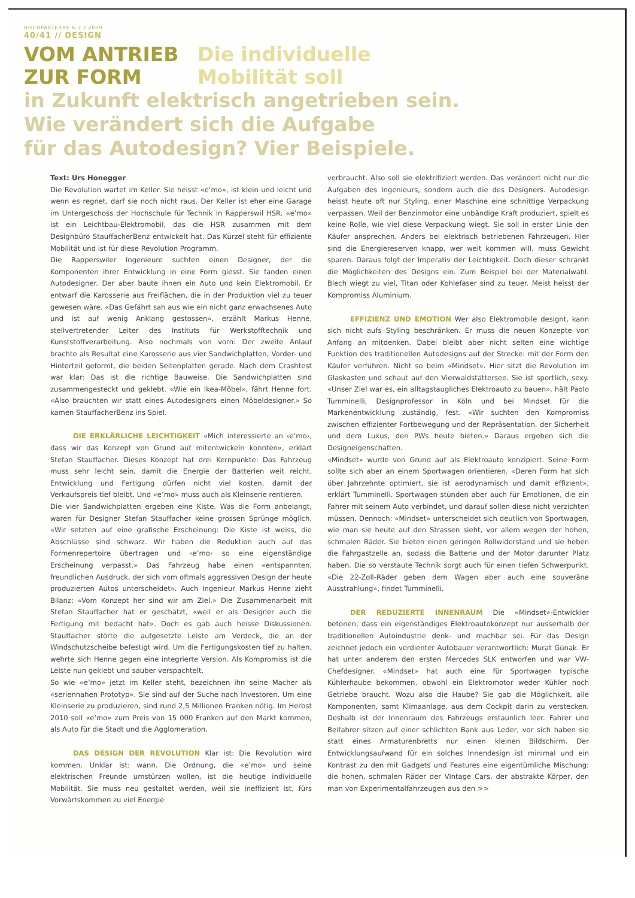HOCHPARTERRE 6-7 / 2009
40/41 // DESIGN
VOM ANTRIEB
ZUR FORM
Die individuelle
Mobilität soll
in Zukunft elektrisch angetrieben sein.
Wie verändert sich die Aufgabe
für das Autodesign? Vier Beispiele.
Text: Urs Honegger
Die Revolution wartet im Keller. Sie heisst «e’mo», ist klein und leicht und wenn es regnet, darf sie noch nicht raus. Der Keller ist eher eine Garage im Untergeschoss der Hochschule für Technik in Rapperswil HSR. «e’mo» ist ein Leichtbau-Elektromobil, das die HSR zusammen mit dem Designbüro StauffacherBenz entwickelt hat. Das Kürzel steht für effiziente Mobilität und ist für diese Revolution Programm.
Die Rapperswiler Ingenieure suchten einen Designer, der die Komponenten ihrer Entwicklung in eine Form giesst. Sie fanden einen Autodesigner. Der aber baute ihnen ein Auto und kein Elektromobil. Er entwarf die Karosserie aus Freiflächen, die in der Produktion viel zu teuer gewesen wäre. «Das Gefährt sah aus wie ein nicht ganz erwachsenes Auto und ist auf wenig Anklang gestossen», erzählt Markus Henne, stellvertretender Leiter des Instituts für Werkstofftechnik und Kunststoffverarbeitung. Also nochmals von vorn: Der zweite Anlauf brachte als Resultat eine Karosserie aus vier Sandwichplatten, Vorder- und Hinterteil geformt, die beiden Seitenplatten gerade. Nach dem Crashtest war klar: Das ist die richtige Bauweise. Die Sandwichplatten sind zusammengesteckt und geklebt. «Wie ein Ikea-Möbel», fährt Henne fort. «Also brauchten wir statt eines Autodesigners einen Möbeldesigner.» So kamen StauffacherBenz ins Spiel.
DIE ERKLÄRLICHE LEICHTIGKEIT «Mich interessierte an ‹e’mo›, dass wir das Konzept von Grund auf mitentwickeln konnten», erklärt Stefan Stauffacher. Dieses Konzept hat drei Kernpunkte: Das Fahrzeug muss sehr leicht sein, damit die Energie der Batterien weit reicht. Entwicklung und Fertigung dürfen nicht viel kosten, damit der Verkaufspreis tief bleibt. Und «e’mo» muss auch als Kleinserie rentieren.
Die vier Sandwichplatten ergeben eine Kiste. Was die Form anbelangt, waren für Designer Stefan Stauffacher keine grossen Sprünge möglich. «Wir setzten auf eine grafische Erscheinung: Die Kiste ist weiss, die Abschlüsse sind schwarz. Wir haben die Reduktion auch auf das Formenrepertoire übertragen und ‹e’mo› so eine eigenständige Erscheinung verpasst.» Das Fahrzeug habe einen «entspannten, freundlichen Ausdruck, der sich vom oftmals aggressiven Design der heute produzierten Autos unterscheidet». Auch Ingenieur Markus Henne zieht Bilanz: «Vom Konzept her sind wir am Ziel.» Die Zusammenarbeit mit Stefan Stauffacher hat er geschätzt, «weil er als Designer auch die Fertigung mit bedacht hat». Doch es gab auch heisse Diskussionen. Stauffacher störte die aufgesetzte Leiste am Verdeck, die an der Windschutzscheibe befestigt wird. Um die Fertigungskosten tief zu halten, wehrte sich Henne gegen eine integrierte Version. Als Kompromiss ist die Leiste nun geklebt und sauber verspachtelt.
So wie «e’mo» jetzt im Keller steht, bezeichnen ihn seine Macher als «seriennahen Prototyp». Sie sind auf der Suche nach Investoren. Um eine Kleinserie zu produzieren, sind rund 2,5 Millionen Franken nötig. Im Herbst 2010 soll «e’mo» zum Preis von 15 000 Franken auf den Markt kommen, als Auto für die Stadt und die Agglomeration.
DAS DESIGN DER REVOLUTION Klar ist: Die Revolution wird kommen. Unklar ist: wann. Die Ordnung, die «e’mo» und seine elektrischen Freunde umstürzen wollen, ist die heutige individuelle Mobilität. Sie muss neu gestaltet werden, weil sie ineffizient ist, fürs Vorwärtskommen zu viel Energie
verbraucht. Also soll sie elektrifiziert werden. Das verändert nicht nur die Aufgaben des Ingenieurs, sondern auch die des Designers. Autodesign heisst heute oft nur Styling, einer Maschine eine schnittige Verpackung verpassen. Weil der Benzinmotor eine unbändige Kraft produziert, spielt es keine Rolle, wie viel diese Verpackung wiegt. Sie soll in erster Linie den Käufer ansprechen. Anders bei elektrisch betriebenen Fahrzeugen. Hier sind die Energiereserven knapp, wer weit kommen will, muss Gewicht sparen. Daraus folgt der Imperativ der Leichtigkeit. Doch dieser schränkt die Möglichkeiten des Designs ein. Zum Beispiel bei der Materialwahl. Blech wiegt zu viel, Titan oder Kohlefaser sind zu teuer. Meist heisst der Kompromiss Aluminium.
EFFIZIENZ UND EMOTION Wer also Elektromobile designt, kann sich nicht aufs Styling beschränken. Er muss die neuen Konzepte von Anfang an mitdenken. Dabei bleibt aber nicht selten eine wichtige Funktion des traditionellen Autodesigns auf der Strecke: mit der Form den Käufer verführen. Nicht so beim «Mindset». Hier sitzt die Revolution im Glaskasten und schaut auf den Vierwaldstättersee. Sie ist sportlich, sexy. «Unser Ziel war es, ein alltagstaugliches Elektroauto zu bauen», hält Paolo Tumminelli, Designprofessor in Köln und bei Mindset für die Markenentwicklung zuständig, fest. «Wir suchten den Kompromiss zwischen effizienter Fortbewegung und der Repräsentation, der Sicherheit und dem Luxus, den PWs heute bieten.» Daraus ergeben sich die Designeigenschaften.
«Mindset» wurde von Grund auf als Elektroauto konzipiert. Seine Form sollte sich aber an einem Sportwagen orientieren. «Deren Form hat sich über Jahrzehnte optimiert, sie ist aerodynamisch und damit effizient», erklärt Tumminelli. Sportwagen stünden aber auch für Emotionen, die ein Fahrer mit seinem Auto verbindet, und darauf sollen diese nicht verzichten müssen. Dennoch: «Mindset» unterscheidet sich deutlich von Sportwagen, wie man sie heute auf den Strassen sieht, vor allem wegen der hohen, schmalen Räder. Sie bieten einen geringen Rollwiderstand und sie heben die Fahrgastzelle an, sodass die Batterie und der Motor darunter Platz haben. Die so verstaute Technik sorgt auch für einen tiefen Schwerpunkt. «Die 22-Zoll-Räder geben dem Wagen aber auch eine souveräne Ausstrahlung», findet Tumminelli.
DER REDUZIERTE INNENRAUM Die «Mindset»-Entwickler betonen, dass ein eigenständiges Elektroautokonzept nur ausserhalb der traditionellen Autoindustrie denk- und machbar sei. Für das Design zeichnet jedoch ein verdienter Autobauer verantwortlich: Murat Günak. Er hat unter anderem den ersten Mercedes SLK entworfen und war VW-Chefdesigner. «Mindset» hat auch eine für Sportwagen typische Kühlerhaube bekommen, obwohl ein Elektromotor weder Kühler noch Getriebe braucht. Wozu also die Haube? Sie gab die Möglichkeit, alle Komponenten, samt Klimaanlage, aus dem Cockpit darin zu verstecken. Deshalb ist der Innenraum des Fahrzeugs erstaunlich leer. Fahrer und Beifahrer sitzen auf einer schlichten Bank aus Leder, vor sich haben sie statt eines Armaturenbretts nur einen kleinen Bildschirm. Der Entwicklungsaufwand für ein solches Innendesign ist minimal und ein Kontrast zu den mit Gadgets und Features eine eigentümliche Mischung: die hohen, schmalen Räder der Vintage Cars, der abstrakte Körper, den man von Experimentalfahrzeugen aus den >>